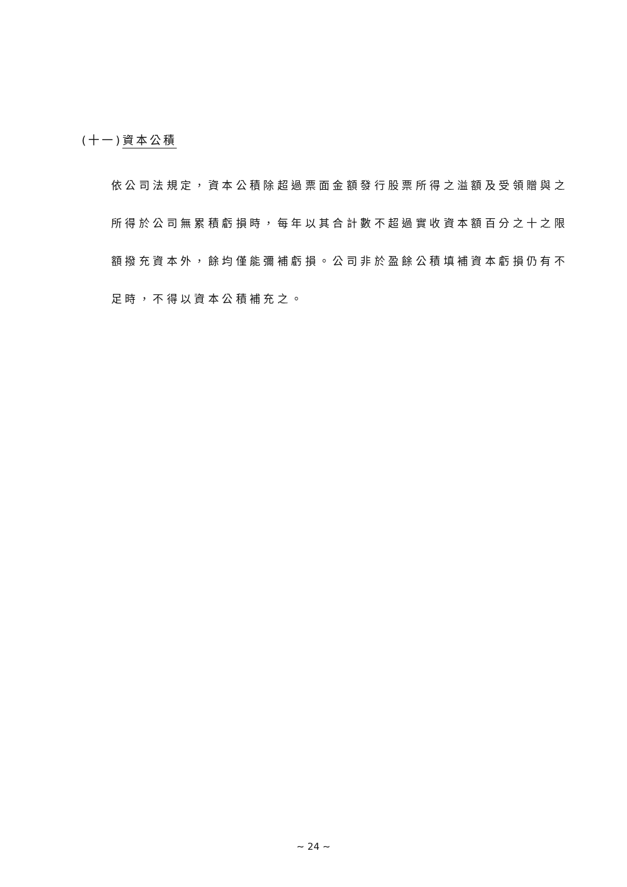(十一)資本公積
依公司法規定，資本公積除超過票面金額發行股票所得之溢額及受領贈與之所得於公司無累積虧損時，每年以其合計數不超過實收資本額百分之十之限額撥充資本外，餘均僅能彌補虧損。公司非於盈餘公積填補資本虧損仍有不足時，不得以資本公積補充之。
~ 24 ~